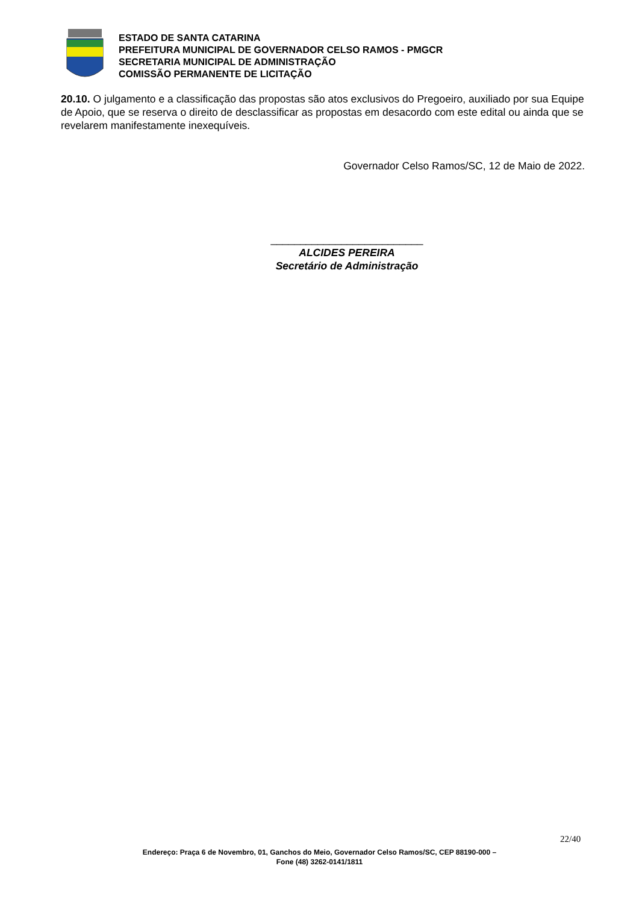ESTADO DE SANTA CATARINA
PREFEITURA MUNICIPAL DE GOVERNADOR CELSO RAMOS - PMGCR
SECRETARIA MUNICIPAL DE ADMINISTRAÇÃO
COMISSÃO PERMANENTE DE LICITAÇÃO
20.10. O julgamento e a classificação das propostas são atos exclusivos do Pregoeiro, auxiliado por sua Equipe de Apoio, que se reserva o direito de desclassificar as propostas em desacordo com este edital ou ainda que se revelarem manifestamente inexequíveis.
Governador Celso Ramos/SC, 12 de Maio de 2022.
__________________________
ALCIDES PEREIRA
Secretário de Administração
22/40
Endereço: Praça 6 de Novembro, 01, Ganchos do Meio, Governador Celso Ramos/SC, CEP 88190-000 –
Fone (48) 3262-0141/1811